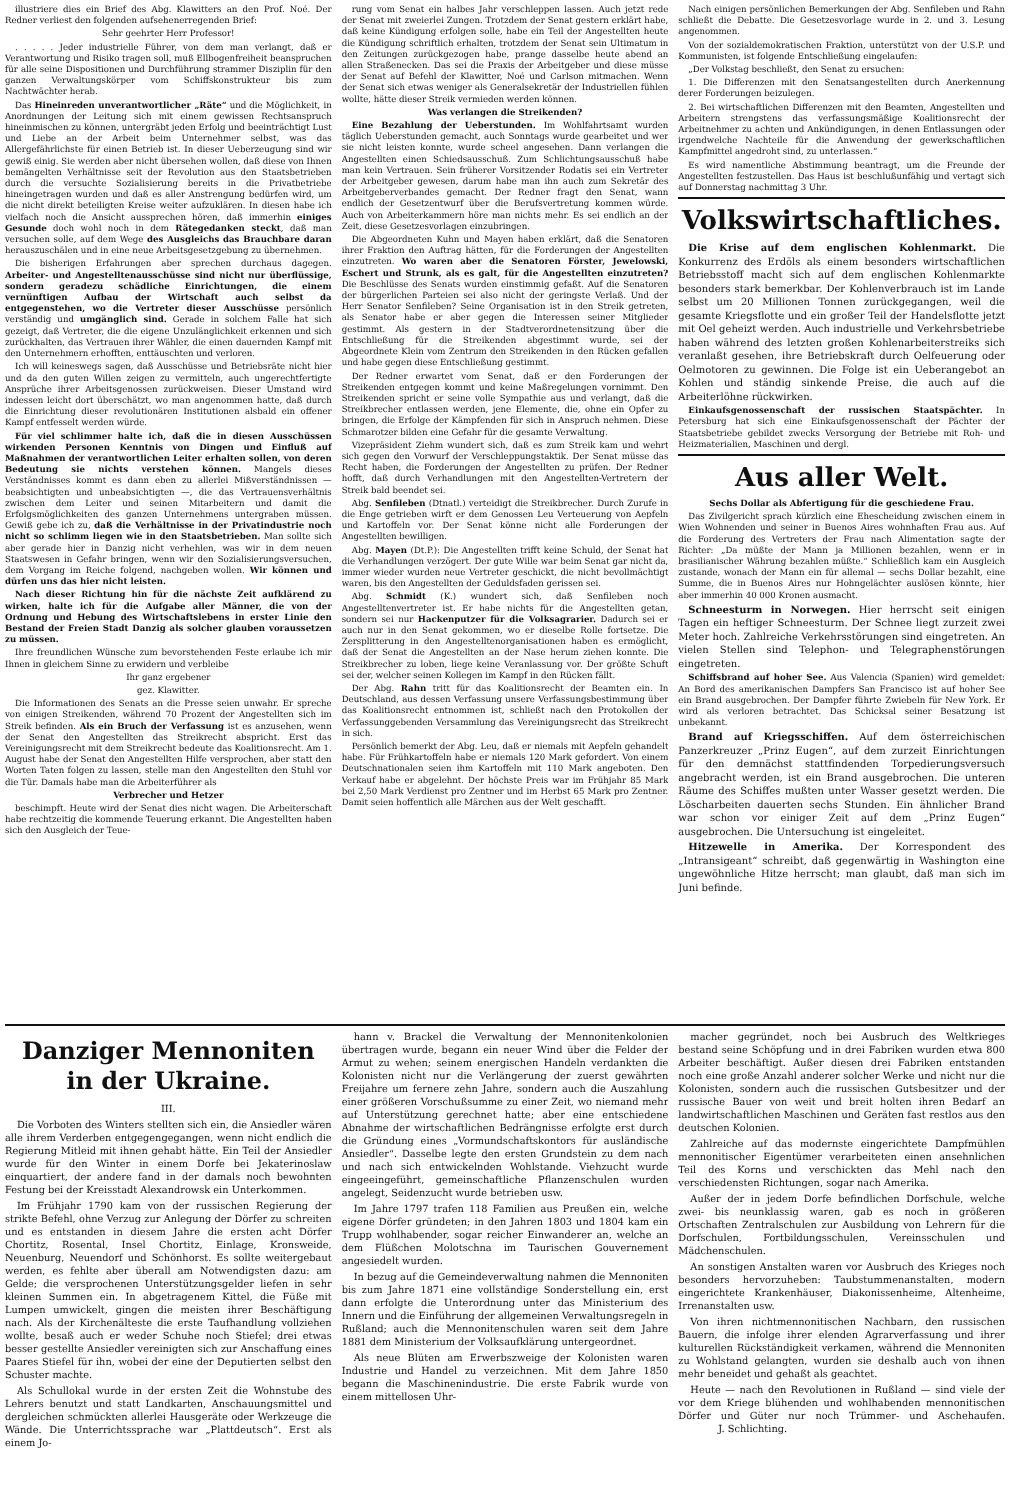illustriere dies ein Brief des Abg. Klawitters an den Prof. Noé. Der Redner verliest den folgenden aufsehenerregenden Brief:
Sehr geehrter Herr Professor!
. . . . . Jeder industrielle Führer, von dem man verlangt, daß er Verantwortung und Risiko tragen soll, muß Ellbogenfreiheit beanspruchen für alle seine Dispositionen und Durchführung strammer Disziplin für den ganzen Verwaltungskörper vom Schiffskonstrukteur bis zum Nachtwächter herab.
Das Hineinreden unverantwortlicher „Räte“ und die Möglichkeit, in Anordnungen der Leitung sich mit einem gewissen Rechtsanspruch hineinmischen zu können, untergräbt jeden Erfolg und beeinträchtigt Lust und Liebe an der Arbeit beim Unternehmer selbst, was das Allergefährlichste für einen Betrieb ist. In dieser Ueberzeugung sind wir gewiß einig. Sie werden aber nicht übersehen wollen, daß diese von Ihnen bemängelten Verhältnisse seit der Revolution aus den Staatsbetrieben durch die versuchte Sozialisierung bereits in die Privatbetriebe hineingetragen wurden und daß es aller Anstrengung bedürfen wird, um die nicht direkt beteiligten Kreise weiter aufzuklären. In diesen habe ich vielfach noch die Ansicht aussprechen hören, daß immerhin einiges Gesunde doch wohl noch in dem Rätegedanken steckt, daß man versuchen solle, auf dem Wege des Ausgleichs das Brauchbare daran herauszuschälen und in eine neue Arbeitsgesetzgebung zu übernehmen.
Die bisherigen Erfahrungen aber sprechen durchaus dagegen. Arbeiter- und Angestelltenausschüsse sind nicht nur überflüssige, sondern geradezu schädliche Einrichtungen, die einem vernünftigen Aufbau der Wirtschaft auch selbst da entgegenstehen, wo die Vertreter dieser Ausschüsse persönlich verständig und umgänglich sind. Gerade in solchem Falle hat sich gezeigt, daß Vertreter, die die eigene Unzulänglichkeit erkennen und sich zurückhalten, das Vertrauen ihrer Wähler, die einen dauernden Kampf mit den Unternehmern erhofften, enttäuschten und verloren.
Ich will keineswegs sagen, daß Ausschüsse und Betriebsräte nicht hier und da den guten Willen zeigen zu vermitteln, auch ungerechtfertigte Ansprüche ihrer Arbeitsgenossen zurückweisen. Dieser Umstand wird indessen leicht dort überschätzt, wo man angenommen hatte, daß durch die Einrichtung dieser revolutionären Institutionen alsbald ein offener Kampf entfesselt werden würde.
Für viel schlimmer halte ich, daß die in diesen Ausschüssen wirkenden Personen Kenntnis von Dingen und Einfluß auf Maßnahmen der verantwortlichen Leiter erhalten sollen, von deren Bedeutung sie nichts verstehen können. Mangels dieses Verständnisses kommt es dann eben zu allerlei Mißverständnissen — beabsichtigten und unbeabsichtigten —, die das Vertrauensverhältnis zwischen dem Leiter und seinen Mitarbeitern und damit die Erfolgsmöglichkeiten des ganzen Unternehmens untergraben müssen. Gewiß gebe ich zu, daß die Verhältnisse in der Privatindustrie noch nicht so schlimm liegen wie in den Staatsbetrieben. Man sollte sich aber gerade hier in Danzig nicht verhehlen, was wir in dem neuen Staatswesen in Gefahr bringen, wenn wir den Sozialisierungsversuchen, dem Vorgang im Reiche folgend, nachgeben wollen. Wir können und dürfen uns das hier nicht leisten.
Nach dieser Richtung hin für die nächste Zeit aufklärend zu wirken, halte ich für die Aufgabe aller Männer, die von der Ordnung und Hebung des Wirtschaftslebens in erster Linie den Bestand der Freien Stadt Danzig als solcher glauben voraussetzen zu müssen.
Ihre freundlichen Wünsche zum bevorstehenden Feste erlaube ich mir Ihnen in gleichem Sinne zu erwidern und verbleibe
Ihr ganz ergebener
gez. Klawitter.
Die Informationen des Senats an die Presse seien unwahr. Er spreche von einigen Streikenden, während 70 Prozent der Angestellten sich im Streik befinden. Als ein Bruch der Verfassung ist es anzusehen, wenn der Senat den Angestellten das Streikrecht abspricht. Erst das Vereinigungsrecht mit dem Streikrecht bedeute das Koalitionsrecht. Am 1. August habe der Senat den Angestellten Hilfe versprochen, aber statt den Worten Taten folgen zu lassen, stelle man den Angestellten den Stuhl vor die Tür. Damals habe man die Arbeiterführer als
Verbrecher und Hetzer
beschimpft. Heute wird der Senat dies nicht wagen. Die Arbeiterschaft habe rechtzeitig die kommende Teuerung erkannt. Die Angestellten haben sich den Ausgleich der Teue-
rung vom Senat ein halbes Jahr verschleppen lassen. Auch jetzt rede der Senat mit zweierlei Zungen. Trotzdem der Senat gestern erklärt habe, daß keine Kündigung erfolgen solle, habe ein Teil der Angestellten heute die Kündigung schriftlich erhalten, trotzdem der Senat sein Ultimatum in den Zeitungen zurückgezogen habe, prange dasselbe heute abend an allen Straßenecken. Das sei die Praxis der Arbeitgeber und diese müsse der Senat auf Befehl der Klawitter, Noé und Carlson mitmachen. Wenn der Senat sich etwas weniger als Generalsekretär der Industriellen fühlen wollte, hätte dieser Streik vermieden werden können.
Was verlangen die Streikenden?
Eine Bezahlung der Ueberstunden. Im Wohlfahrtsamt wurden täglich Ueberstunden gemacht, auch Sonntags wurde gearbeitet und wer sie nicht leisten konnte, wurde scheel angesehen. Dann verlangen die Angestellten einen Schiedsausschuß. Zum Schlichtungsausschuß habe man kein Vertrauen. Sein früherer Vorsitzender Rodatis sei ein Vertreter der Arbeitgeber gewesen, darum habe man ihn auch zum Sekretär des Arbeitgeberverbandes gemacht. Der Redner fragt den Senat, wann endlich der Gesetzentwurf über die Berufsvertretung kommen würde. Auch von Arbeiterkammern höre man nichts mehr. Es sei endlich an der Zeit, diese Gesetzesvorlagen einzubringen.
Die Abgeordneten Kuhn und Mayen haben erklärt, daß die Senatoren ihrer Fraktion den Auftrag hätten, für die Forderungen der Angestellten einzutreten. Wo waren aber die Senatoren Förster, Jewelowski, Eschert und Strunk, als es galt, für die Angestellten einzutreten? Die Beschlüsse des Senats wurden einstimmig gefaßt. Auf die Senatoren der bürgerlichen Parteien sei also nicht der geringste Verlaß. Und der Herr Senator Senfileben? Seine Organisation ist in den Streik getreten, als Senator habe er aber gegen die Interessen seiner Mitglieder gestimmt. Als gestern in der Stadtverordnetensitzung über die Entschließung für die Streikenden abgestimmt wurde, sei der Abgeordnete Klein vom Zentrum den Streikenden in den Rücken gefallen und habe gegen diese Entschließung gestimmt.
Der Redner erwartet vom Senat, daß er den Forderungen der Streikenden entgegen kommt und keine Maßregelungen vornimmt. Den Streikenden spricht er seine volle Sympathie aus und verlangt, daß die Streikbrecher entlassen werden, jene Elemente, die, ohne ein Opfer zu bringen, die Erfolge der Kämpfenden für sich in Anspruch nehmen. Diese Schmarotzer bilden eine Gefahr für die gesamte Verwaltung.
Vizepräsident Ziehm wundert sich, daß es zum Streik kam und wehrt sich gegen den Vorwurf der Verschleppungstaktik. Der Senat müsse das Recht haben, die Forderungen der Angestellten zu prüfen. Der Redner hofft, daß durch Verhandlungen mit den Angestellten-Vertretern der Streik bald beendet sei.
Abg. Senfileben (Dtnatl.) verteidigt die Streikbrecher. Durch Zurufe in die Enge getrieben wirft er dem Genossen Leu Verteuerung von Aepfeln und Kartoffeln vor. Der Senat könne nicht alle Forderungen der Angestellten bewilligen.
Abg. Mayen (Dt.P.): Die Angestellten trifft keine Schuld, der Senat hat die Verhandlungen verzögert. Der gute Wille war beim Senat gar nicht da, immer wieder wurden neue Vertreter geschickt, die nicht bevollmächtigt waren, bis den Angestellten der Geduldsfaden gerissen sei.
Abg. Schmidt (K.) wundert sich, daß Senfileben noch Angestelltenvertreter ist. Er habe nichts für die Angestellten getan, sondern sei nur Hackenputzer für die Volksagrarier. Dadurch sei er auch nur in den Senat gekommen, wo er dieselbe Rolle fortsetze. Die Zersplitterung in den Angestelltenorganisationen haben es ermöglicht, daß der Senat die Angestellten an der Nase herum ziehen konnte. Die Streikbrecher zu loben, liege keine Veranlassung vor. Der größte Schuft sei der, welcher seinen Kollegen im Kampf in den Rücken fällt.
Der Abg. Rahn tritt für das Koalitionsrecht der Beamten ein. In Deutschland, aus dessen Verfassung unsere Verfassungsbestimmung über das Koalitionsrecht entnommen ist, schließt nach den Protokollen der Verfassunggebenden Versammlung das Vereinigungsrecht das Streikrecht in sich.
Persönlich bemerkt der Abg. Leu, daß er niemals mit Aepfeln gehandelt habe. Für Frühkartoffeln habe er niemals 120 Mark gefordert. Von einem Deutschnationalen seien ihm Kartoffeln mit 110 Mark angeboten. Den Verkauf habe er abgelehnt. Der höchste Preis war im Frühjahr 85 Mark bei 2,50 Mark Verdienst pro Zentner und im Herbst 65 Mark pro Zentner. Damit seien hoffentlich alle Märchen aus der Welt geschafft.
Nach einigen persönlichen Bemerkungen der Abg. Senfileben und Rahn schließt die Debatte. Die Gesetzesvorlage wurde in 2. und 3. Lesung angenommen.
Von der sozialdemokratischen Fraktion, unterstützt von der U.S.P. und Kommunisten, ist folgende Entschließung eingelaufen:
„Der Volkstag beschließt, den Senat zu ersuchen:
1. Die Differenzen mit den Senatsangestellten durch Anerkennung derer Forderungen beizulegen.
2. Bei wirtschaftlichen Differenzen mit den Beamten, Angestellten und Arbeitern strengstens das verfassungsmäßige Koalitionsrecht der Arbeitnehmer zu achten und Ankündigungen, in denen Entlassungen oder irgendwelche Nachteile für die Anwendung der gewerkschaftlichen Kampfmittel angedroht sind, zu unterlassen.“
Es wird namentliche Abstimmung beantragt, um die Freunde der Angestellten festzustellen. Das Haus ist beschlußunfähig und vertagt sich auf Donnerstag nachmittag 3 Uhr.
Volkswirtschaftliches.
Die Krise auf dem englischen Kohlenmarkt. Die Konkurrenz des Erdöls als einem besonders wirtschaftlichen Betriebsstoff macht sich auf dem englischen Kohlenmarkte besonders stark bemerkbar. Der Kohlenverbrauch ist im Lande selbst um 20 Millionen Tonnen zurückgegangen, weil die gesamte Kriegsflotte und ein großer Teil der Handelsflotte jetzt mit Oel geheizt werden. Auch industrielle und Verkehrsbetriebe haben während des letzten großen Kohlenarbeiterstreiks sich veranlaßt gesehen, ihre Betriebskraft durch Oelfeuerung oder Oelmotoren zu gewinnen. Die Folge ist ein Ueberangebot an Kohlen und ständig sinkende Preise, die auch auf die Arbeiterlöhne rückwirken.
Einkaufsgenossenschaft der russischen Staatspächter. In Petersburg hat sich eine Einkaufsgenossenschaft der Pächter der Staatsbetriebe gebildet zwecks Versorgung der Betriebe mit Roh- und Heizmaterialien, Maschinen und dergl.
Aus aller Welt.
Sechs Dollar als Abfertigung für die geschiedene Frau.
Das Zivilgericht sprach kürzlich eine Ehescheidung zwischen einem in Wien Wohnenden und seiner in Buenos Aires wohnhaften Frau aus. Auf die Forderung des Vertreters der Frau nach Alimentation sagte der Richter: „Da müßte der Mann ja Millionen bezahlen, wenn er in brasilianischer Währung bezahlen müßte.“ Schließlich kam ein Ausgleich zustande, wonach der Mann ein für allemal — sechs Dollar bezahlt, eine Summe, die in Buenos Aires nur Hohngelächter auslösen könnte, hier aber immerhin 40 000 Kronen ausmacht.
Schneesturm in Norwegen. Hier herrscht seit einigen Tagen ein heftiger Schneesturm. Der Schnee liegt zurzeit zwei Meter hoch. Zahlreiche Verkehrsstörungen sind eingetreten. An vielen Stellen sind Telephon- und Telegraphenstörungen eingetreten.
Schiffsbrand auf hoher See. Aus Valencia (Spanien) wird gemeldet: An Bord des amerikanischen Dampfers San Francisco ist auf hoher See ein Brand ausgebrochen. Der Dampfer führte Zwiebeln für New York. Er wird als verloren betrachtet. Das Schicksal seiner Besatzung ist unbekannt.
Brand auf Kriegsschiffen. Auf dem österreichischen Panzerkreuzer „Prinz Eugen“, auf dem zurzeit Einrichtungen für den demnächst stattfindenden Torpedierungsversuch angebracht werden, ist ein Brand ausgebrochen. Die unteren Räume des Schiffes mußten unter Wasser gesetzt werden. Die Löscharbeiten dauerten sechs Stunden. Ein ähnlicher Brand war schon vor einiger Zeit auf dem „Prinz Eugen“ ausgebrochen. Die Untersuchung ist eingeleitet.
Hitzewelle in Amerika. Der Korrespondent des „Intransigeant“ schreibt, daß gegenwärtig in Washington eine ungewöhnliche Hitze herrscht; man glaubt, daß man sich im Juni befinde.
Danziger Mennoniten in der Ukraine.
III.
Die Vorboten des Winters stellten sich ein, die Ansiedler wären alle ihrem Verderben entgegengegangen, wenn nicht endlich die Regierung Mitleid mit ihnen gehabt hätte. Ein Teil der Ansiedler wurde für den Winter in einem Dorfe bei Jekaterinoslaw einquartiert, der andere fand in der damals noch bewohnten Festung bei der Kreisstadt Alexandrowsk ein Unterkommen.
Im Frühjahr 1790 kam von der russischen Regierung der strikte Befehl, ohne Verzug zur Anlegung der Dörfer zu schreiten und es entstanden in diesem Jahre die ersten acht Dörfer Chortitz, Rosental, Insel Chortitz, Einlage, Kronsweide, Neuenburg, Neuendorf und Schönhorst. Es sollte weitergebaut werden, es fehlte aber überall am Notwendigsten dazu: am Gelde; die versprochenen Unterstützungsgelder liefen in sehr kleinen Summen ein. In abgetragenem Kittel, die Füße mit Lumpen umwickelt, gingen die meisten ihrer Beschäftigung nach. Als der Kirchenälteste die erste Taufhandlung vollziehen wollte, besaß auch er weder Schuhe noch Stiefel; drei etwas besser gestellte Ansiedler vereinigten sich zur Anschaffung eines Paares Stiefel für ihn, wobei der eine der Deputierten selbst den Schuster machte.
Als Schullokal wurde in der ersten Zeit die Wohnstube des Lehrers benutzt und statt Landkarten, Anschauungsmittel und dergleichen schmückten allerlei Hausgeräte oder Werkzeuge die Wände. Die Unterrichtssprache war „Plattdeutsch“. Erst als einem Jo-
hann v. Brackel die Verwaltung der Mennonitenkolonien übertragen wurde, begann ein neuer Wind über die Felder der Armut zu wehen; seinem energischen Handeln verdankten die Kolonisten nicht nur die Verlängerung der zuerst gewährten Freijahre um fernere zehn Jahre, sondern auch die Auszahlung einer größeren Vorschußsumme zu einer Zeit, wo niemand mehr auf Unterstützung gerechnet hatte; aber eine entschiedene Abnahme der wirtschaftlichen Bedrängnisse erfolgte erst durch die Gründung eines „Vormundschaftskontors für ausländische Ansiedler“. Dasselbe legte den ersten Grundstein zu dem nach und nach sich entwickelnden Wohlstande. Viehzucht wurde eingeeingeführt, gemeinschaftliche Pflanzenschulen wurden angelegt, Seidenzucht wurde betrieben usw.
Im Jahre 1797 trafen 118 Familien aus Preußen ein, welche eigene Dörfer gründeten; in den Jahren 1803 und 1804 kam ein Trupp wohlhabender, sogar reicher Einwanderer an, welche an dem Flüßchen Molotschna im Taurischen Gouvernement angesiedelt wurden.
In bezug auf die Gemeindeverwaltung nahmen die Mennoniten bis zum Jahre 1871 eine vollständige Sonderstellung ein, erst dann erfolgte die Unterordnung unter das Ministerium des Innern und die Einführung der allgemeinen Verwaltungsregeln in Rußland; auch die Mennonitenschulen waren seit dem Jahre 1881 dem Ministerium der Volksaufklärung untergeordnet.
Als neue Blüten am Erwerbszweige der Kolonisten waren Industrie und Handel zu verzeichnen. Mit dem Jahre 1850 begann die Maschinenindustrie. Die erste Fabrik wurde von einem mittellosen Uhr-
macher gegründet, noch bei Ausbruch des Weltkrieges bestand seine Schöpfung und in drei Fabriken wurden etwa 800 Arbeiter beschäftigt. Außer diesen drei Fabriken entstanden noch eine große Anzahl anderer solcher Werke und nicht nur die Kolonisten, sondern auch die russischen Gutsbesitzer und der russische Bauer von weit und breit holten ihren Bedarf an landwirtschaftlichen Maschinen und Geräten fast restlos aus den deutschen Kolonien.
Zahlreiche auf das modernste eingerichtete Dampfmühlen mennonitischer Eigentümer verarbeiteten einen ansehnlichen Teil des Korns und verschickten das Mehl nach den verschiedensten Richtungen, sogar nach Amerika.
Außer der in jedem Dorfe befindlichen Dorfschule, welche zwei- bis neunklassig waren, gab es noch in größeren Ortschaften Zentralschulen zur Ausbildung von Lehrern für die Dorfschulen, Fortbildungsschulen, Vereinsschulen und Mädchenschulen.
An sonstigen Anstalten waren vor Ausbruch des Krieges noch besonders hervorzuheben: Taubstummenanstalten, modern eingerichtete Krankenhäuser, Diakonissenheime, Altenheime, Irrenanstalten usw.
Von ihren nichtmennonitischen Nachbarn, den russischen Bauern, die infolge ihrer elenden Agrarverfassung und ihrer kulturellen Rückständigkeit verkamen, während die Mennoniten zu Wohlstand gelangten, wurden sie deshalb auch von ihnen mehr beneidet und gehaßt als geachtet.
Heute — nach den Revolutionen in Rußland — sind viele der vor dem Kriege blühenden und wohlhabenden mennonitischen Dörfer und Güter nur noch Trümmer- und Aschehaufen. J. Schlichting.